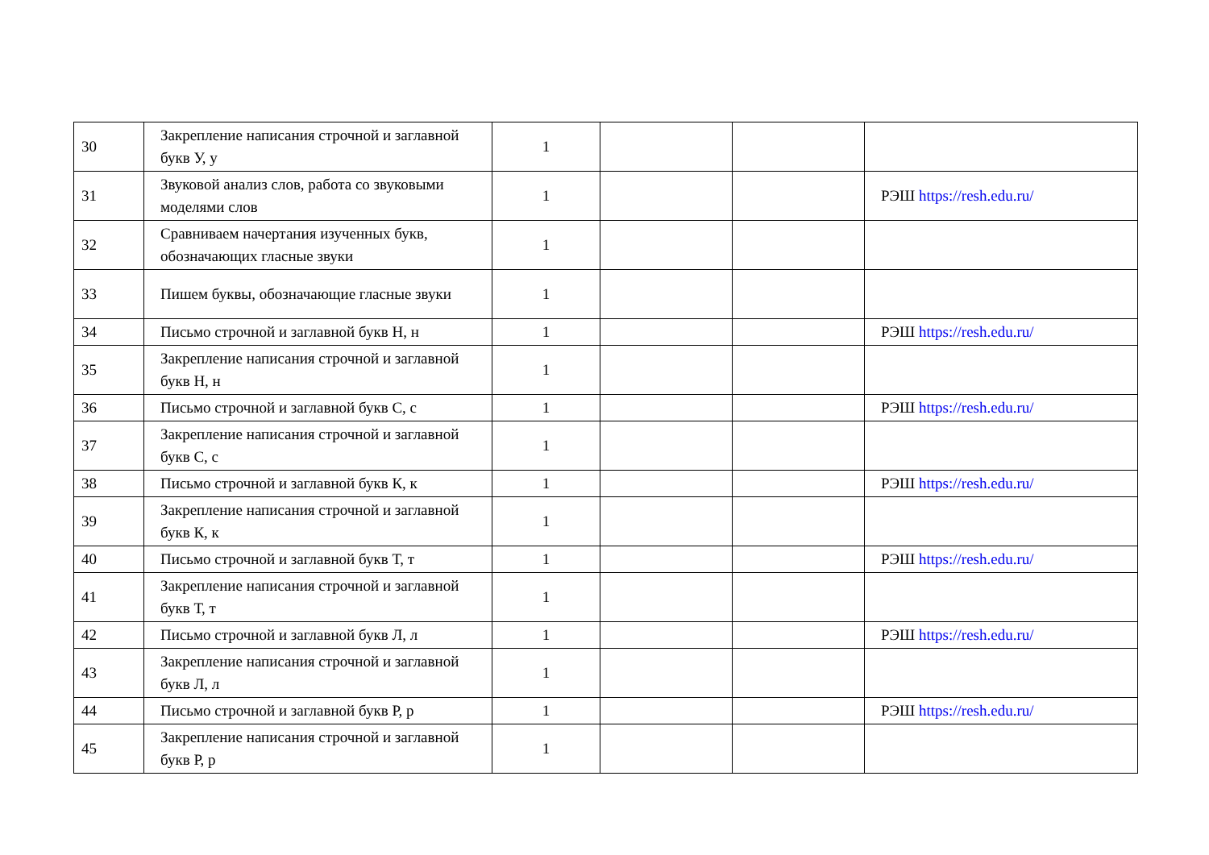| 30 | Закрепление написания строчной и заглавной букв У, у | 1 | | | |
| 31 | Звуковой анализ слов, работа со звуковыми моделями слов | 1 | | | РЭШ https://resh.edu.ru/ |
| 32 | Сравниваем начертания изученных букв, обозначающих гласные звуки | 1 | | | |
| 33 | Пишем буквы, обозначающие гласные звуки | 1 | | | |
| 34 | Письмо строчной и заглавной букв Н, н | 1 | | | РЭШ https://resh.edu.ru/ |
| 35 | Закрепление написания строчной и заглавной букв Н, н | 1 | | | |
| 36 | Письмо строчной и заглавной букв С, с | 1 | | | РЭШ https://resh.edu.ru/ |
| 37 | Закрепление написания строчной и заглавной букв С, с | 1 | | | |
| 38 | Письмо строчной и заглавной букв К, к | 1 | | | РЭШ https://resh.edu.ru/ |
| 39 | Закрепление написания строчной и заглавной букв К, к | 1 | | | |
| 40 | Письмо строчной и заглавной букв Т, т | 1 | | | РЭШ https://resh.edu.ru/ |
| 41 | Закрепление написания строчной и заглавной букв Т, т | 1 | | | |
| 42 | Письмо строчной и заглавной букв Л, л | 1 | | | РЭШ https://resh.edu.ru/ |
| 43 | Закрепление написания строчной и заглавной букв Л, л | 1 | | | |
| 44 | Письмо строчной и заглавной букв Р, р | 1 | | | РЭШ https://resh.edu.ru/ |
| 45 | Закрепление написания строчной и заглавной букв Р, р | 1 | | | |